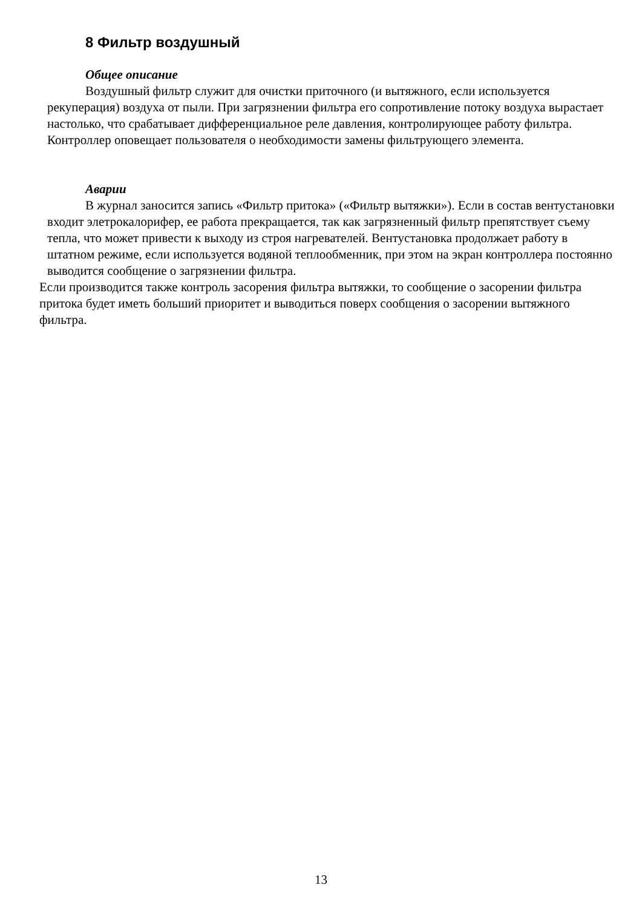8 Фильтр воздушный
Общее описание
Воздушный фильтр служит для очистки приточного (и вытяжного, если используется рекуперация) воздуха от пыли. При загрязнении фильтра его сопротивление потоку воздуха вырастает настолько, что срабатывает дифференциальное реле давления, контролирующее работу фильтра. Контроллер оповещает пользователя о необходимости замены фильтрующего элемента.
Аварии
В журнал заносится запись «Фильтр притока» («Фильтр вытяжки»). Если в состав вентустановки входит элетрокалорифер, ее работа прекращается, так как загрязненный фильтр препятствует съему тепла, что может привести к выходу из строя нагревателей. Вентустановка продолжает работу в штатном режиме, если используется водяной теплообменник, при этом на экран контроллера постоянно выводится сообщение о загрязнении фильтра.
Если производится также контроль засорения фильтра вытяжки, то сообщение о засорении фильтра притока будет иметь больший приоритет и выводиться поверх сообщения о засорении вытяжного фильтра.
13